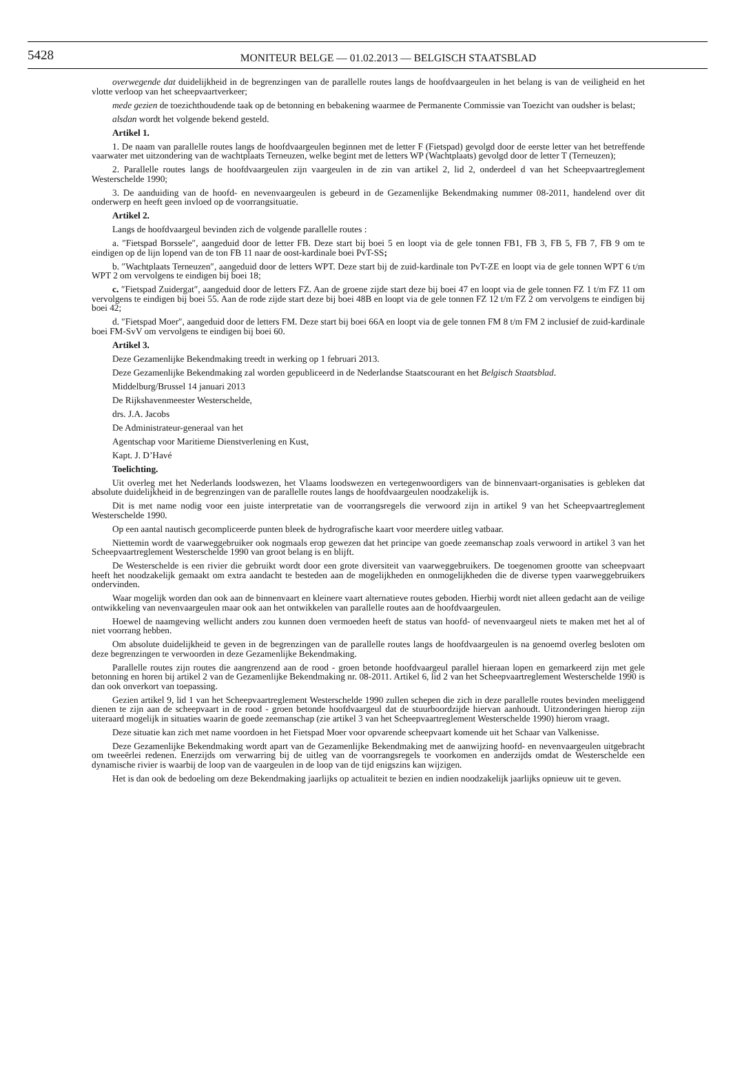5428 MONITEUR BELGE — 01.02.2013 — BELGISCH STAATSBLAD
overwegende dat duidelijkheid in de begrenzingen van de parallelle routes langs de hoofdvaargeulen in het belang is van de veiligheid en het vlotte verloop van het scheepvaartverkeer;
mede gezien de toezichthoudende taak op de betonning en bebakening waarmee de Permanente Commissie van Toezicht van oudsher is belast;
alsdan wordt het volgende bekend gesteld.
Artikel 1.
1. De naam van parallelle routes langs de hoofdvaargeulen beginnen met de letter F (Fietspad) gevolgd door de eerste letter van het betreffende vaarwater met uitzondering van de wachtplaats Terneuzen, welke begint met de letters WP (Wachtplaats) gevolgd door de letter T (Terneuzen);
2. Parallelle routes langs de hoofdvaargeulen zijn vaargeulen in de zin van artikel 2, lid 2, onderdeel d van het Scheepvaartreglement Westerschelde 1990;
3. De aanduiding van de hoofd- en nevenvaargeulen is gebeurd in de Gezamenlijke Bekendmaking nummer 08-2011, handelend over dit onderwerp en heeft geen invloed op de voorrangsituatie.
Artikel 2.
Langs de hoofdvaargeul bevinden zich de volgende parallelle routes :
a. ″Fietspad Borssele″, aangeduid door de letter FB. Deze start bij boei 5 en loopt via de gele tonnen FB1, FB 3, FB 5, FB 7, FB 9 om te eindigen op de lijn lopend van de ton FB 11 naar de oost-kardinale boei PvT-SS;
b. ″Wachtplaats Terneuzen″, aangeduid door de letters WPT. Deze start bij de zuid-kardinale ton PvT-ZE en loopt via de gele tonnen WPT 6 t/m WPT 2 om vervolgens te eindigen bij boei 18;
c. ″Fietspad Zuidergat″, aangeduid door de letters FZ. Aan de groene zijde start deze bij boei 47 en loopt via de gele tonnen FZ 1 t/m FZ 11 om vervolgens te eindigen bij boei 55. Aan de rode zijde start deze bij boei 48B en loopt via de gele tonnen FZ 12 t/m FZ 2 om vervolgens te eindigen bij boei 42;
d. ″Fietspad Moer″, aangeduid door de letters FM. Deze start bij boei 66A en loopt via de gele tonnen FM 8 t/m FM 2 inclusief de zuid-kardinale boei FM-SvV om vervolgens te eindigen bij boei 60.
Artikel 3.
Deze Gezamenlijke Bekendmaking treedt in werking op 1 februari 2013.
Deze Gezamenlijke Bekendmaking zal worden gepubliceerd in de Nederlandse Staatscourant en het Belgisch Staatsblad.
Middelburg/Brussel 14 januari 2013
De Rijkshavenmeester Westerschelde,
drs. J.A. Jacobs
De Administrateur-generaal van het
Agentschap voor Maritieme Dienstverlening en Kust,
Kapt. J. D’Havé
Toelichting.
Uit overleg met het Nederlands loodswezen, het Vlaams loodswezen en vertegenwoordigers van de binnenvaart-organisaties is gebleken dat absolute duidelijkheid in de begrenzingen van de parallelle routes langs de hoofdvaargeulen noodzakelijk is.
Dit is met name nodig voor een juiste interpretatie van de voorrangsregels die verwoord zijn in artikel 9 van het Scheepvaartreglement Westerschelde 1990.
Op een aantal nautisch gecompliceerde punten bleek de hydrografische kaart voor meerdere uitleg vatbaar.
Niettemin wordt de vaarweggebruiker ook nogmaals erop gewezen dat het principe van goede zeemanschap zoals verwoord in artikel 3 van het Scheepvaartreglement Westerschelde 1990 van groot belang is en blijft.
De Westerschelde is een rivier die gebruikt wordt door een grote diversiteit van vaarweggebruikers. De toegenomen grootte van scheepvaart heeft het noodzakelijk gemaakt om extra aandacht te besteden aan de mogelijkheden en onmogelijkheden die de diverse typen vaarweggebruikers ondervinden.
Waar mogelijk worden dan ook aan de binnenvaart en kleinere vaart alternatieve routes geboden. Hierbij wordt niet alleen gedacht aan de veilige ontwikkeling van nevenvaargeulen maar ook aan het ontwikkelen van parallelle routes aan de hoofdvaargeulen.
Hoewel de naamgeving wellicht anders zou kunnen doen vermoeden heeft de status van hoofd- of nevenvaargeul niets te maken met het al of niet voorrang hebben.
Om absolute duidelijkheid te geven in de begrenzingen van de parallelle routes langs de hoofdvaargeulen is na genoemd overleg besloten om deze begrenzingen te verwoorden in deze Gezamenlijke Bekendmaking.
Parallelle routes zijn routes die aangrenzend aan de rood - groen betonde hoofdvaargeul parallel hieraan lopen en gemarkeerd zijn met gele betonning en horen bij artikel 2 van de Gezamenlijke Bekendmaking nr. 08-2011. Artikel 6, lid 2 van het Scheepvaartreglement Westerschelde 1990 is dan ook onverkort van toepassing.
Gezien artikel 9, lid 1 van het Scheepvaartreglement Westerschelde 1990 zullen schepen die zich in deze parallelle routes bevinden meeliggend dienen te zijn aan de scheepvaart in de rood - groen betonde hoofdvaargeul dat de stuurboordzijde hiervan aanhoudt. Uitzonderingen hierop zijn uiteraard mogelijk in situaties waarin de goede zeemanschap (zie artikel 3 van het Scheepvaartreglement Westerschelde 1990) hierom vraagt.
Deze situatie kan zich met name voordoen in het Fietspad Moer voor opvarende scheepvaart komende uit het Schaar van Valkenisse.
Deze Gezamenlijke Bekendmaking wordt apart van de Gezamenlijke Bekendmaking met de aanwijzing hoofd- en nevenvaargeulen uitgebracht om tweeërlei redenen. Enerzijds om verwarring bij de uitleg van de voorrangsregels te voorkomen en anderzijds omdat de Westerschelde een dynamische rivier is waarbij de loop van de vaargeulen in de loop van de tijd enigszins kan wijzigen.
Het is dan ook de bedoeling om deze Bekendmaking jaarlijks op actualiteit te bezien en indien noodzakelijk jaarlijks opnieuw uit te geven.